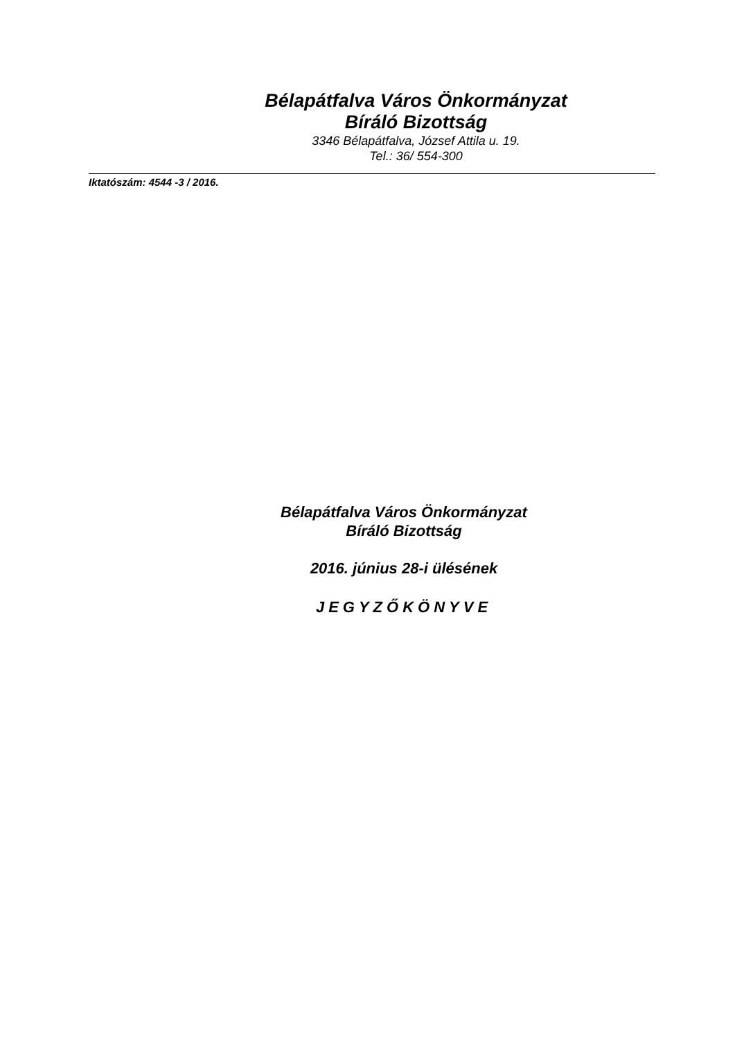Bélapátfalva Város Önkormányzat
Bíráló Bizottság
3346 Bélapátfalva, József Attila u. 19.
Tel.: 36/ 554-300
Iktatószám: 4544 -3 / 2016.
Bélapátfalva Város Önkormányzat
Bíráló Bizottság
2016. június 28-i ülésének
JEGYZŐKÖNYVE